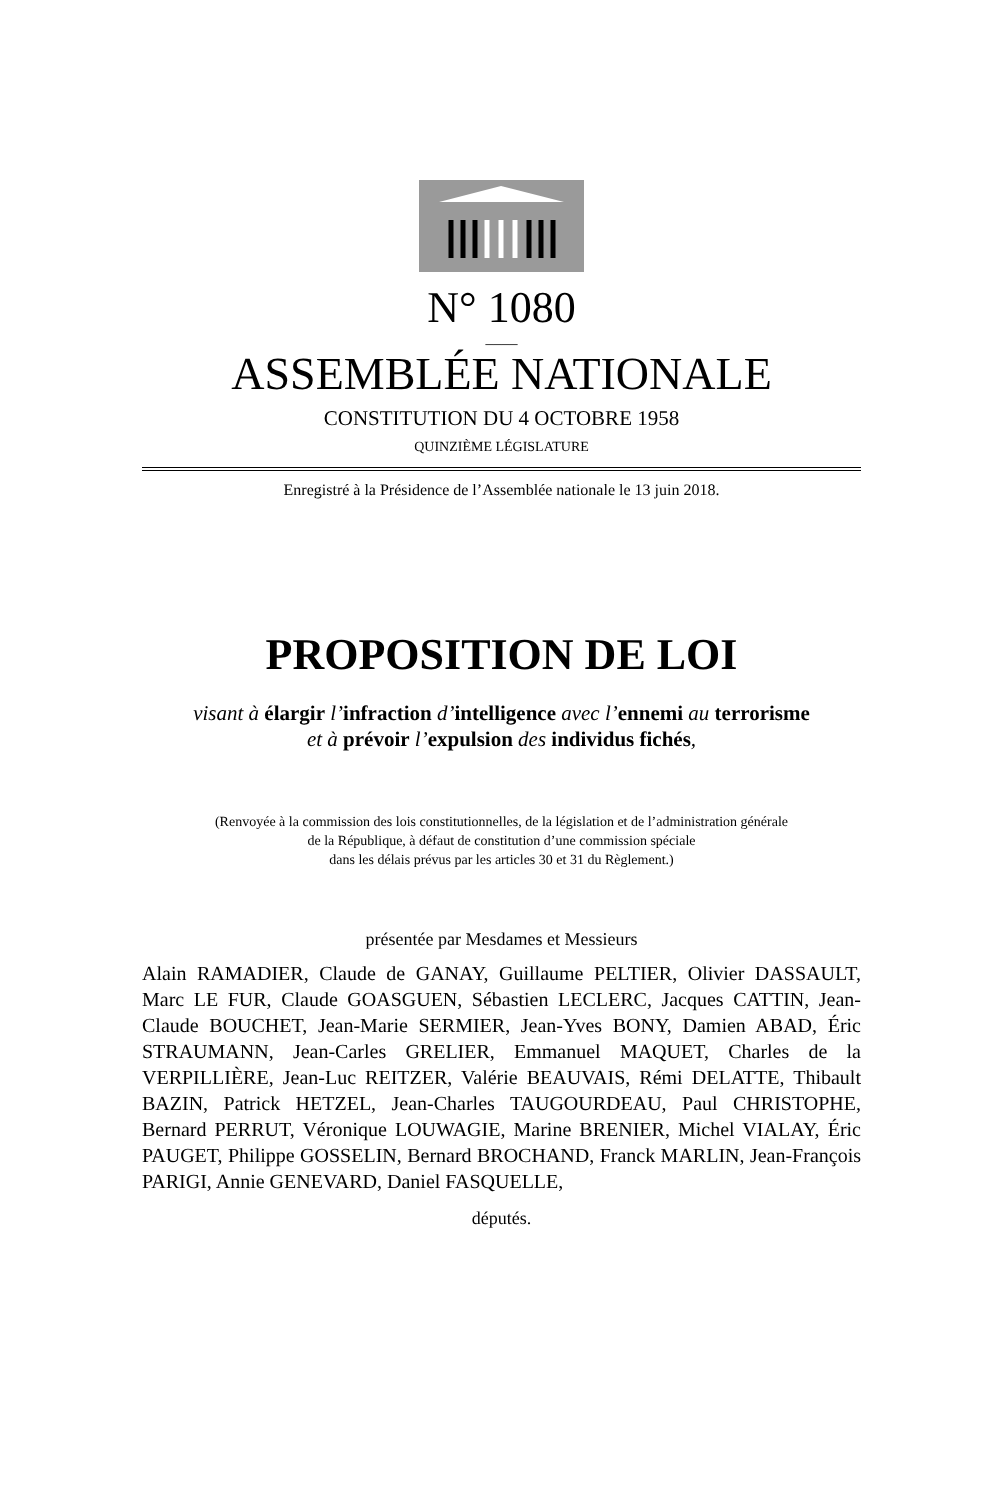N° 1080
____
ASSEMBLÉE NATIONALE
CONSTITUTION DU 4 OCTOBRE 1958
QUINZIÈME LÉGISLATURE
Enregistré à la Présidence de l’Assemblée nationale le 13 juin 2018.
PROPOSITION DE LOI
visant à élargir l’infraction d’intelligence avec l’ennemi au terrorisme
et à prévoir l’expulsion des individus fichés,
(Renvoyée à la commission des lois constitutionnelles, de la législation et de l’administration générale
de la République, à défaut de constitution d’une commission spéciale
dans les délais prévus par les articles 30 et 31 du Règlement.)
présentée par Mesdames et Messieurs
Alain RAMADIER, Claude de GANAY, Guillaume PELTIER, Olivier DASSAULT, Marc LE FUR, Claude GOASGUEN, Sébastien LECLERC, Jacques CATTIN, Jean-Claude BOUCHET, Jean-Marie SERMIER, Jean-Yves BONY, Damien ABAD, Éric STRAUMANN, Jean-Carles GRELIER, Emmanuel MAQUET, Charles de la VERPILLIÈRE, Jean-Luc REITZER, Valérie BEAUVAIS, Rémi DELATTE, Thibault BAZIN, Patrick HETZEL, Jean-Charles TAUGOURDEAU, Paul CHRISTOPHE, Bernard PERRUT, Véronique LOUWAGIE, Marine BRENIER, Michel VIALAY, Éric PAUGET, Philippe GOSSELIN, Bernard BROCHAND, Franck MARLIN, Jean-François PARIGI, Annie GENEVARD, Daniel FASQUELLE,
députés.